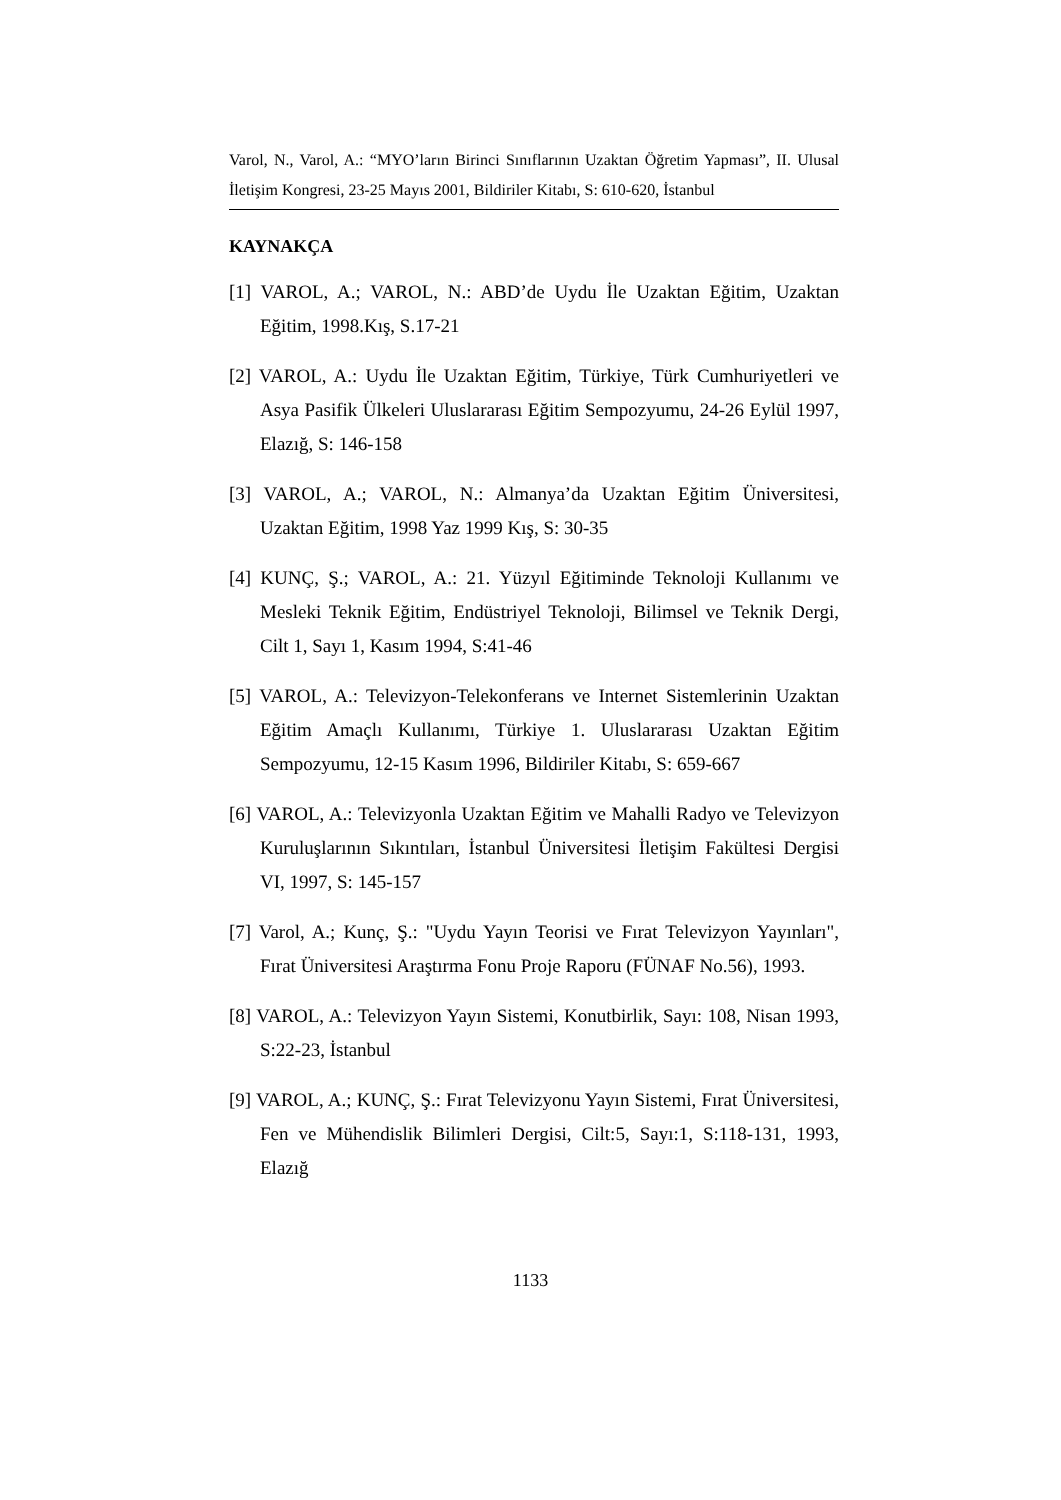Varol, N., Varol, A.: “MYO’ların Birinci Sınıflarının Uzaktan Öğretim Yapması”, II. Ulusal İletişim Kongresi, 23-25 Mayıs 2001, Bildiriler Kitabı, S: 610-620, İstanbul
KAYNAKÇA
[1] VAROL, A.; VAROL, N.: ABD’de Uydu İle Uzaktan Eğitim, Uzaktan Eğitim, 1998.Kış, S.17-21
[2] VAROL, A.: Uydu İle Uzaktan Eğitim, Türkiye, Türk Cumhuriyetleri ve Asya Pasifik Ülkeleri Uluslararası Eğitim Sempozyumu, 24-26 Eylül 1997, Elazığ, S: 146-158
[3] VAROL, A.; VAROL, N.: Almanya’da Uzaktan Eğitim Üniversitesi, Uzaktan Eğitim, 1998 Yaz 1999 Kış, S: 30-35
[4] KUNÇ, Ş.; VAROL, A.: 21. Yüzyıl Eğitiminde Teknoloji Kullanımı ve Mesleki Teknik Eğitim, Endüstriyel Teknoloji, Bilimsel ve Teknik Dergi, Cilt 1, Sayı 1, Kasım 1994, S:41-46
[5] VAROL, A.: Televizyon-Telekonferans ve Internet Sistemlerinin Uzaktan Eğitim Amaçlı Kullanımı, Türkiye 1. Uluslararası Uzaktan Eğitim Sempozyumu, 12-15 Kasım 1996, Bildiriler Kitabı, S: 659-667
[6] VAROL, A.: Televizyonla Uzaktan Eğitim ve Mahalli Radyo ve Televizyon Kuruluşlarının Sıkıntıları, İstanbul Üniversitesi İletişim Fakültesi Dergisi VI, 1997, S: 145-157
[7] Varol, A.; Kunç, Ş.: "Uydu Yayın Teorisi ve Fırat Televizyon Yayınları", Fırat Üniversitesi Araştırma Fonu Proje Raporu (FÜNAF No.56), 1993.
[8] VAROL, A.: Televizyon Yayın Sistemi, Konutbirlik, Sayı: 108, Nisan 1993, S:22-23, İstanbul
[9] VAROL, A.; KUNÇ, Ş.: Fırat Televizyonu Yayın Sistemi, Fırat Üniversitesi, Fen ve Mühendislik Bilimleri Dergisi, Cilt:5, Sayı:1, S:118-131, 1993, Elazığ
1133